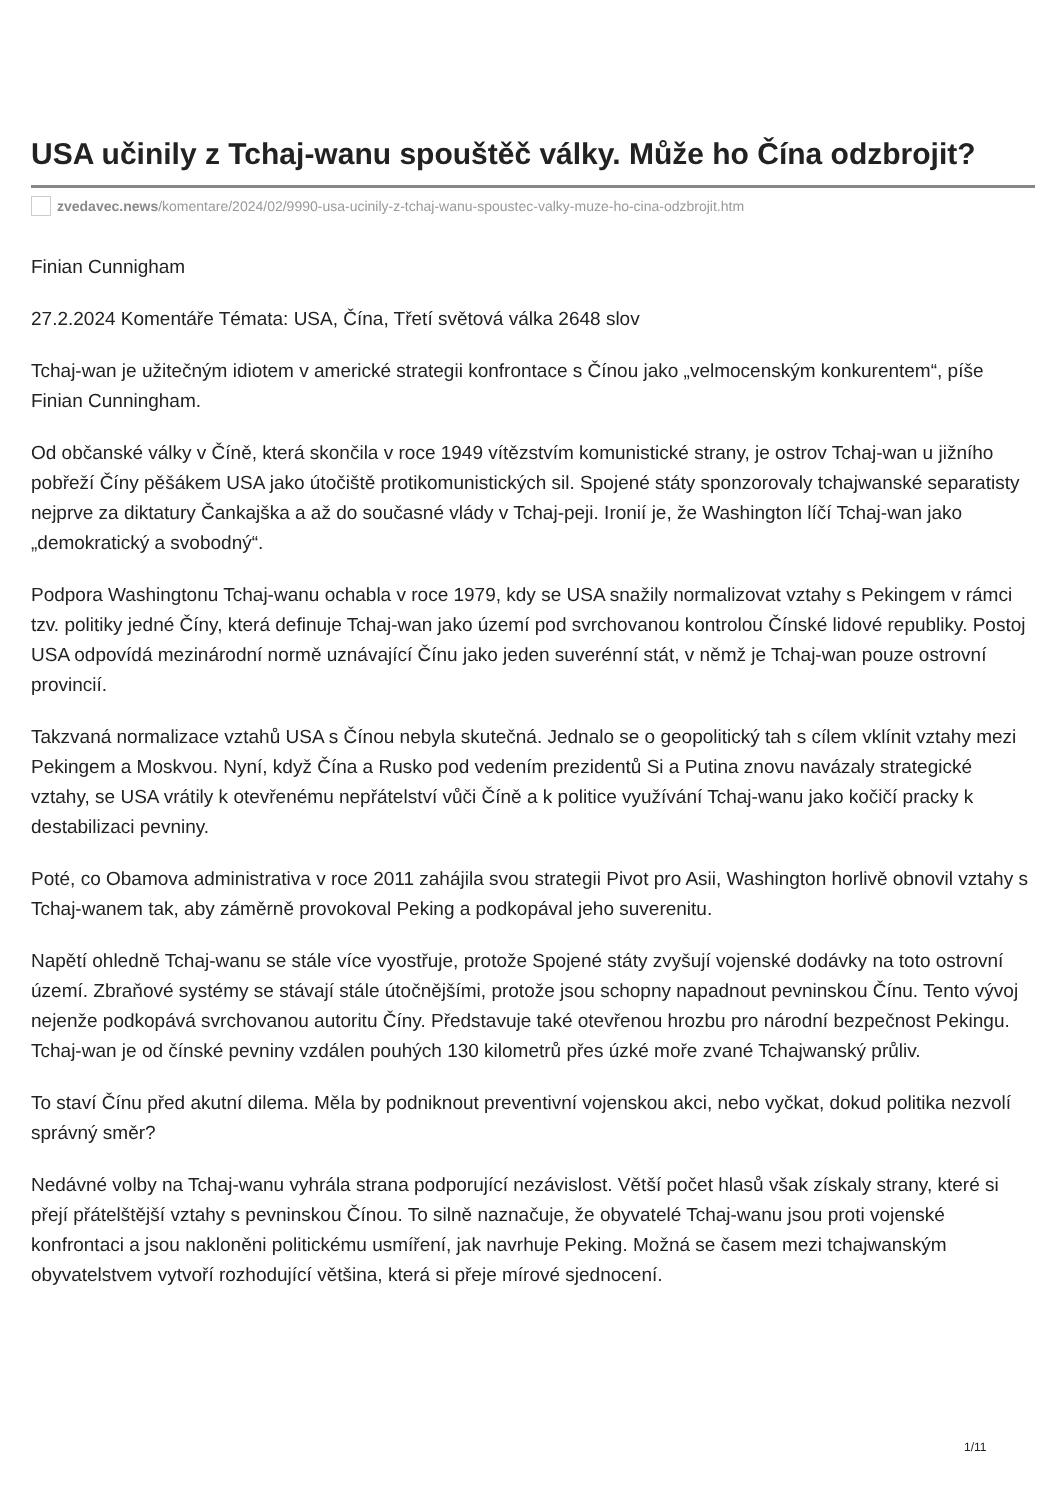USA učinily z Tchaj-wanu spouštěč války. Může ho Čína odzbrojit?
zvedavec.news/komentare/2024/02/9990-usa-ucinily-z-tchaj-wanu-spoustec-valky-muze-ho-cina-odzbrojit.htm
Finian Cunnigham
27.2.2024 Komentáře Témata: USA, Čína, Třetí světová válka 2648 slov
Tchaj-wan je užitečným idiotem v americké strategii konfrontace s Čínou jako „velmocenským konkurentem“, píše Finian Cunningham.
Od občanské války v Číně, která skončila v roce 1949 vítězstvím komunistické strany, je ostrov Tchaj-wan u jižního pobřeží Číny pěšákem USA jako útočiště protikomunistických sil. Spojené státy sponzorovaly tchajwanské separatisty nejprve za diktatury Čankajška a až do současné vlády v Tchaj-peji. Ironií je, že Washington líčí Tchaj-wan jako „demokratický a svobodný“.
Podpora Washingtonu Tchaj-wanu ochabla v roce 1979, kdy se USA snažily normalizovat vztahy s Pekingem v rámci tzv. politiky jedné Číny, která definuje Tchaj-wan jako území pod svrchovanou kontrolou Čínské lidové republiky. Postoj USA odpovídá mezinárodní normě uznávající Čínu jako jeden suverénní stát, v němž je Tchaj-wan pouze ostrovní provincií.
Takzvaná normalizace vztahů USA s Čínou nebyla skutečná. Jednalo se o geopolitický tah s cílem vklínit vztahy mezi Pekingem a Moskvou. Nyní, když Čína a Rusko pod vedením prezidentů Si a Putina znovu navázaly strategické vztahy, se USA vrátily k otevřenému nepřátelství vůči Číně a k politice využívání Tchaj-wanu jako kočičí pracky k destabilizaci pevniny.
Poté, co Obamova administrativa v roce 2011 zahájila svou strategii Pivot pro Asii, Washington horlivě obnovil vztahy s Tchaj-wanem tak, aby záměrně provokoval Peking a podkopával jeho suverenitu.
Napětí ohledně Tchaj-wanu se stále více vyostřuje, protože Spojené státy zvyšují vojenské dodávky na toto ostrovní území. Zbraňové systémy se stávají stále útočnějšími, protože jsou schopny napadnout pevninskou Čínu. Tento vývoj nejenže podkopává svrchovanou autoritu Číny. Představuje také otevřenou hrozbu pro národní bezpečnost Pekingu. Tchaj-wan je od čínské pevniny vzdálen pouhých 130 kilometrů přes úzké moře zvané Tchajwanský průliv.
To staví Čínu před akutní dilema. Měla by podniknout preventivní vojenskou akci, nebo vyčkat, dokud politika nezvolí správný směr?
Nedávné volby na Tchaj-wanu vyhrála strana podporující nezávislost. Větší počet hlasů však získaly strany, které si přejí přátelštější vztahy s pevninskou Čínou. To silně naznačuje, že obyvatelé Tchaj-wanu jsou proti vojenské konfrontaci a jsou nakloněni politickému usmíření, jak navrhuje Peking. Možná se časem mezi tchajwanským obyvatelstvem vytvoří rozhodující většina, která si přeje mírové sjednocení.
1/11